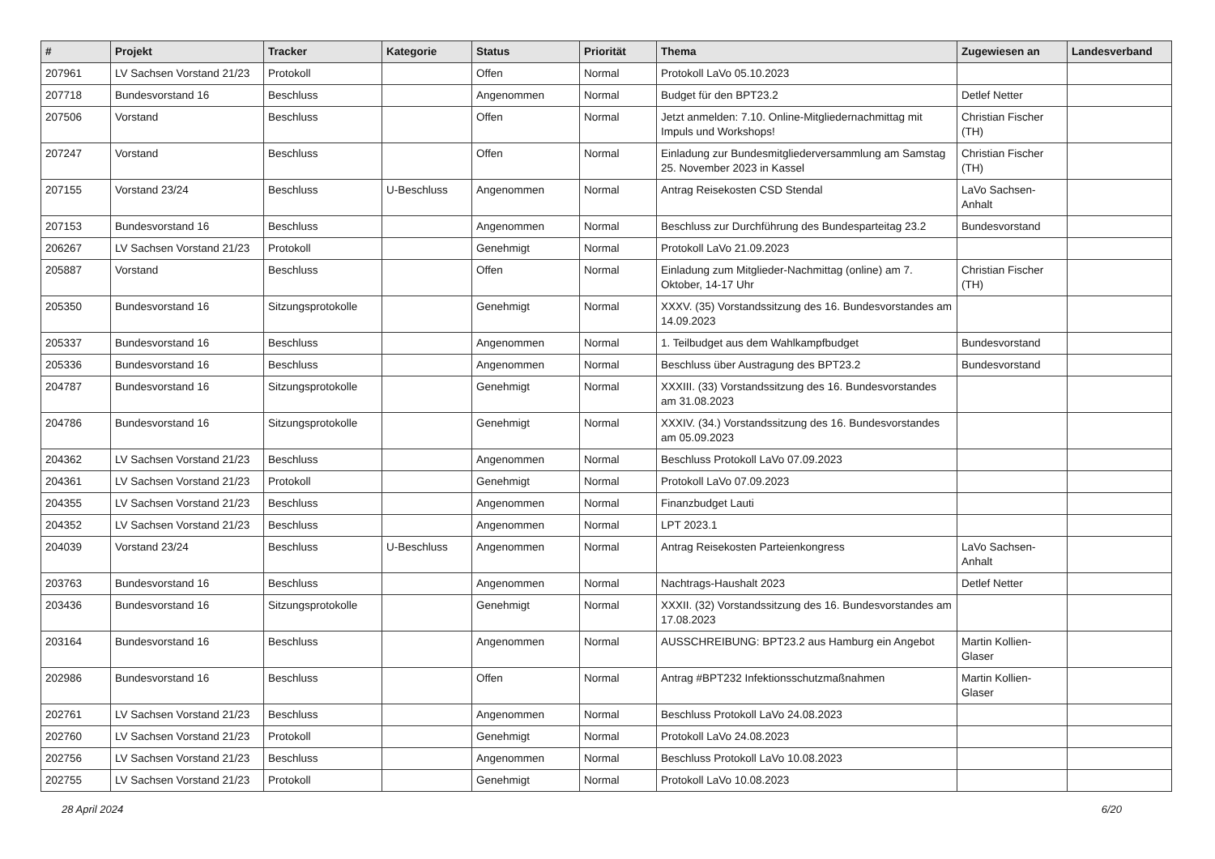| # | Projekt | Tracker | Kategorie | Status | Priorität | Thema | Zugewiesen an | Landesverband |
| --- | --- | --- | --- | --- | --- | --- | --- | --- |
| 207961 | LV Sachsen Vorstand 21/23 | Protokoll | | Offen | Normal | Protokoll LaVo 05.10.2023 | | |
| 207718 | Bundesvorstand 16 | Beschluss | | Angenommen | Normal | Budget für den BPT23.2 | Detlef Netter | |
| 207506 | Vorstand | Beschluss | | Offen | Normal | Jetzt anmelden: 7.10. Online-Mitgliedernachmittag mit Impuls und Workshops! | Christian Fischer (TH) | |
| 207247 | Vorstand | Beschluss | | Offen | Normal | Einladung zur Bundesmitgliederversammlung am Samstag 25. November 2023 in Kassel | Christian Fischer (TH) | |
| 207155 | Vorstand 23/24 | Beschluss | U-Beschluss | Angenommen | Normal | Antrag Reisekosten CSD Stendal | LaVo Sachsen-Anhalt | |
| 207153 | Bundesvorstand 16 | Beschluss | | Angenommen | Normal | Beschluss zur Durchführung des Bundesparteitag 23.2 | Bundesvorstand | |
| 206267 | LV Sachsen Vorstand 21/23 | Protokoll | | Genehmigt | Normal | Protokoll LaVo 21.09.2023 | | |
| 205887 | Vorstand | Beschluss | | Offen | Normal | Einladung zum Mitglieder-Nachmittag (online) am 7. Oktober, 14-17 Uhr | Christian Fischer (TH) | |
| 205350 | Bundesvorstand 16 | Sitzungsprotokolle | | Genehmigt | Normal | XXXV. (35) Vorstandssitzung des 16. Bundesvorstandes am 14.09.2023 | | |
| 205337 | Bundesvorstand 16 | Beschluss | | Angenommen | Normal | 1. Teilbudget aus dem Wahlkampfbudget | Bundesvorstand | |
| 205336 | Bundesvorstand 16 | Beschluss | | Angenommen | Normal | Beschluss über Austragung des BPT23.2 | Bundesvorstand | |
| 204787 | Bundesvorstand 16 | Sitzungsprotokolle | | Genehmigt | Normal | XXXIII. (33) Vorstandssitzung des 16. Bundesvorstandes am 31.08.2023 | | |
| 204786 | Bundesvorstand 16 | Sitzungsprotokolle | | Genehmigt | Normal | XXXIV. (34.) Vorstandssitzung des 16. Bundesvorstandes am 05.09.2023 | | |
| 204362 | LV Sachsen Vorstand 21/23 | Beschluss | | Angenommen | Normal | Beschluss Protokoll LaVo 07.09.2023 | | |
| 204361 | LV Sachsen Vorstand 21/23 | Protokoll | | Genehmigt | Normal | Protokoll LaVo 07.09.2023 | | |
| 204355 | LV Sachsen Vorstand 21/23 | Beschluss | | Angenommen | Normal | Finanzbudget Lauti | | |
| 204352 | LV Sachsen Vorstand 21/23 | Beschluss | | Angenommen | Normal | LPT 2023.1 | | |
| 204039 | Vorstand 23/24 | Beschluss | U-Beschluss | Angenommen | Normal | Antrag Reisekosten Parteienkongress | LaVo Sachsen-Anhalt | |
| 203763 | Bundesvorstand 16 | Beschluss | | Angenommen | Normal | Nachtrags-Haushalt 2023 | Detlef Netter | |
| 203436 | Bundesvorstand 16 | Sitzungsprotokolle | | Genehmigt | Normal | XXXII. (32) Vorstandssitzung des 16. Bundesvorstandes am 17.08.2023 | | |
| 203164 | Bundesvorstand 16 | Beschluss | | Angenommen | Normal | AUSSCHREIBUNG: BPT23.2 aus Hamburg ein Angebot | Martin Kollien-Glaser | |
| 202986 | Bundesvorstand 16 | Beschluss | | Offen | Normal | Antrag #BPT232 Infektionsschutzmaßnahmen | Martin Kollien-Glaser | |
| 202761 | LV Sachsen Vorstand 21/23 | Beschluss | | Angenommen | Normal | Beschluss Protokoll LaVo 24.08.2023 | | |
| 202760 | LV Sachsen Vorstand 21/23 | Protokoll | | Genehmigt | Normal | Protokoll LaVo 24.08.2023 | | |
| 202756 | LV Sachsen Vorstand 21/23 | Beschluss | | Angenommen | Normal | Beschluss Protokoll LaVo 10.08.2023 | | |
| 202755 | LV Sachsen Vorstand 21/23 | Protokoll | | Genehmigt | Normal | Protokoll LaVo 10.08.2023 | | |
28 April 2024 6/20